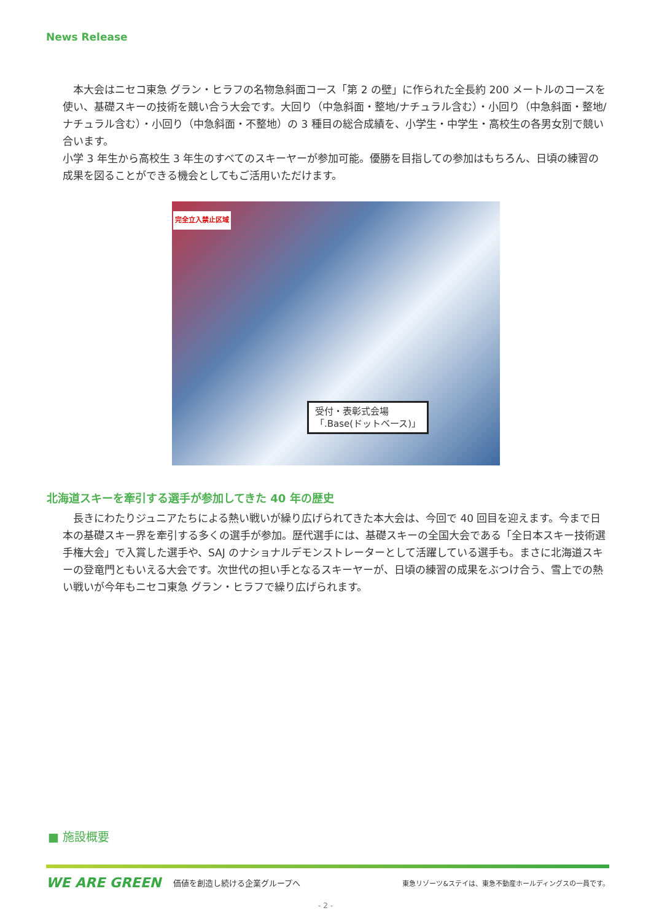News Release
　本大会はニセコ東急 グラン・ヒラフの名物急斜面コース「第 2 の壁」に作られた全長約 200 メートルのコースを使い、基礎スキーの技術を競い合う大会です。大回り（中急斜面・整地/ナチュラル含む）・小回り（中急斜面・整地/ナチュラル含む）・小回り（中急斜面・不整地）の 3 種目の総合成績を、小学生・中学生・高校生の各男女別で競い合います。
小学 3 年生から高校生 3 年生のすべてのスキーヤーが参加可能。優勝を目指しての参加はもちろん、日頃の練習の成果を図ることができる機会としてもご活用いただけます。
完全立入禁止区域
受付・表彰式会場
「.Base(ドットベース)」
北海道スキーを牽引する選手が参加してきた 40 年の歴史
　長きにわたりジュニアたちによる熱い戦いが繰り広げられてきた本大会は、今回で 40 回目を迎えます。今まで日本の基礎スキー界を牽引する多くの選手が参加。歴代選手には、基礎スキーの全国大会である「全日本スキー技術選手権大会」で入賞した選手や、SAJ のナショナルデモンストレーターとして活躍している選手も。まさに北海道スキーの登竜門ともいえる大会です。次世代の担い手となるスキーヤーが、日頃の練習の成果をぶつけ合う、雪上での熱い戦いが今年もニセコ東急 グラン・ヒラフで繰り広げられます。
■ 施設概要
WE ARE GREEN 価値を創造し続ける企業グループへ 東急リゾーツ&ステイは、東急不動産ホールディングスの一員です。
- 2 -